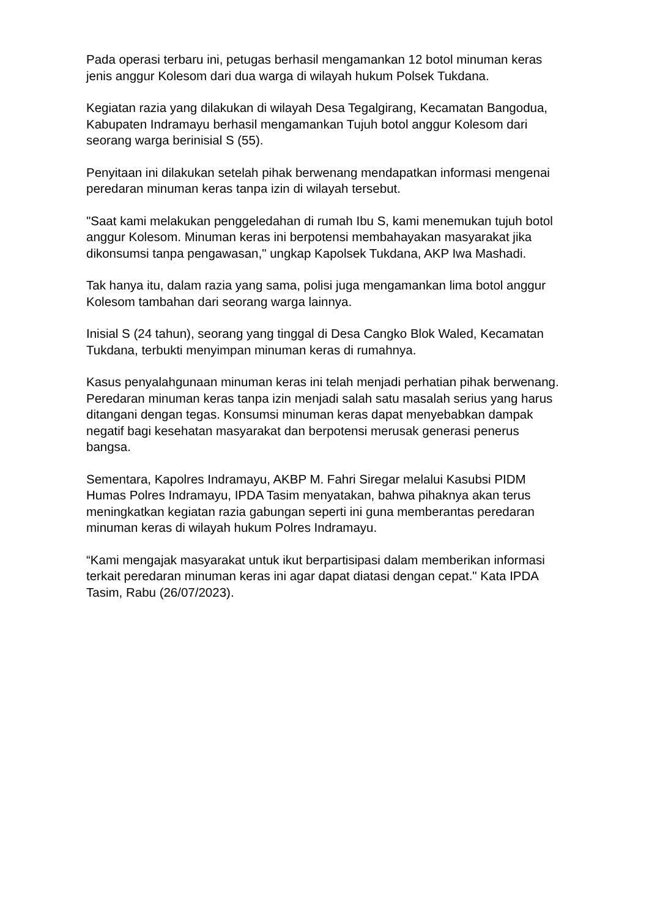Pada operasi terbaru ini, petugas berhasil mengamankan 12 botol minuman keras jenis anggur Kolesom dari dua warga di wilayah hukum Polsek Tukdana.
Kegiatan razia yang dilakukan di wilayah Desa Tegalgirang, Kecamatan Bangodua, Kabupaten Indramayu berhasil mengamankan Tujuh botol anggur Kolesom dari seorang warga berinisial S (55).
Penyitaan ini dilakukan setelah pihak berwenang mendapatkan informasi mengenai peredaran minuman keras tanpa izin di wilayah tersebut.
"Saat kami melakukan penggeledahan di rumah Ibu S, kami menemukan tujuh botol anggur Kolesom. Minuman keras ini berpotensi membahayakan masyarakat jika dikonsumsi tanpa pengawasan," ungkap Kapolsek Tukdana, AKP Iwa Mashadi.
Tak hanya itu, dalam razia yang sama, polisi juga mengamankan lima botol anggur Kolesom tambahan dari seorang warga lainnya.
Inisial S (24 tahun), seorang yang tinggal di Desa Cangko Blok Waled, Kecamatan Tukdana, terbukti menyimpan minuman keras di rumahnya.
Kasus penyalahgunaan minuman keras ini telah menjadi perhatian pihak berwenang. Peredaran minuman keras tanpa izin menjadi salah satu masalah serius yang harus ditangani dengan tegas. Konsumsi minuman keras dapat menyebabkan dampak negatif bagi kesehatan masyarakat dan berpotensi merusak generasi penerus bangsa.
Sementara, Kapolres Indramayu, AKBP M. Fahri Siregar melalui Kasubsi PIDM Humas Polres Indramayu, IPDA Tasim menyatakan, bahwa pihaknya akan terus meningkatkan kegiatan razia gabungan seperti ini guna memberantas peredaran minuman keras di wilayah hukum Polres Indramayu.
“Kami mengajak masyarakat untuk ikut berpartisipasi dalam memberikan informasi terkait peredaran minuman keras ini agar dapat diatasi dengan cepat." Kata IPDA Tasim, Rabu (26/07/2023).